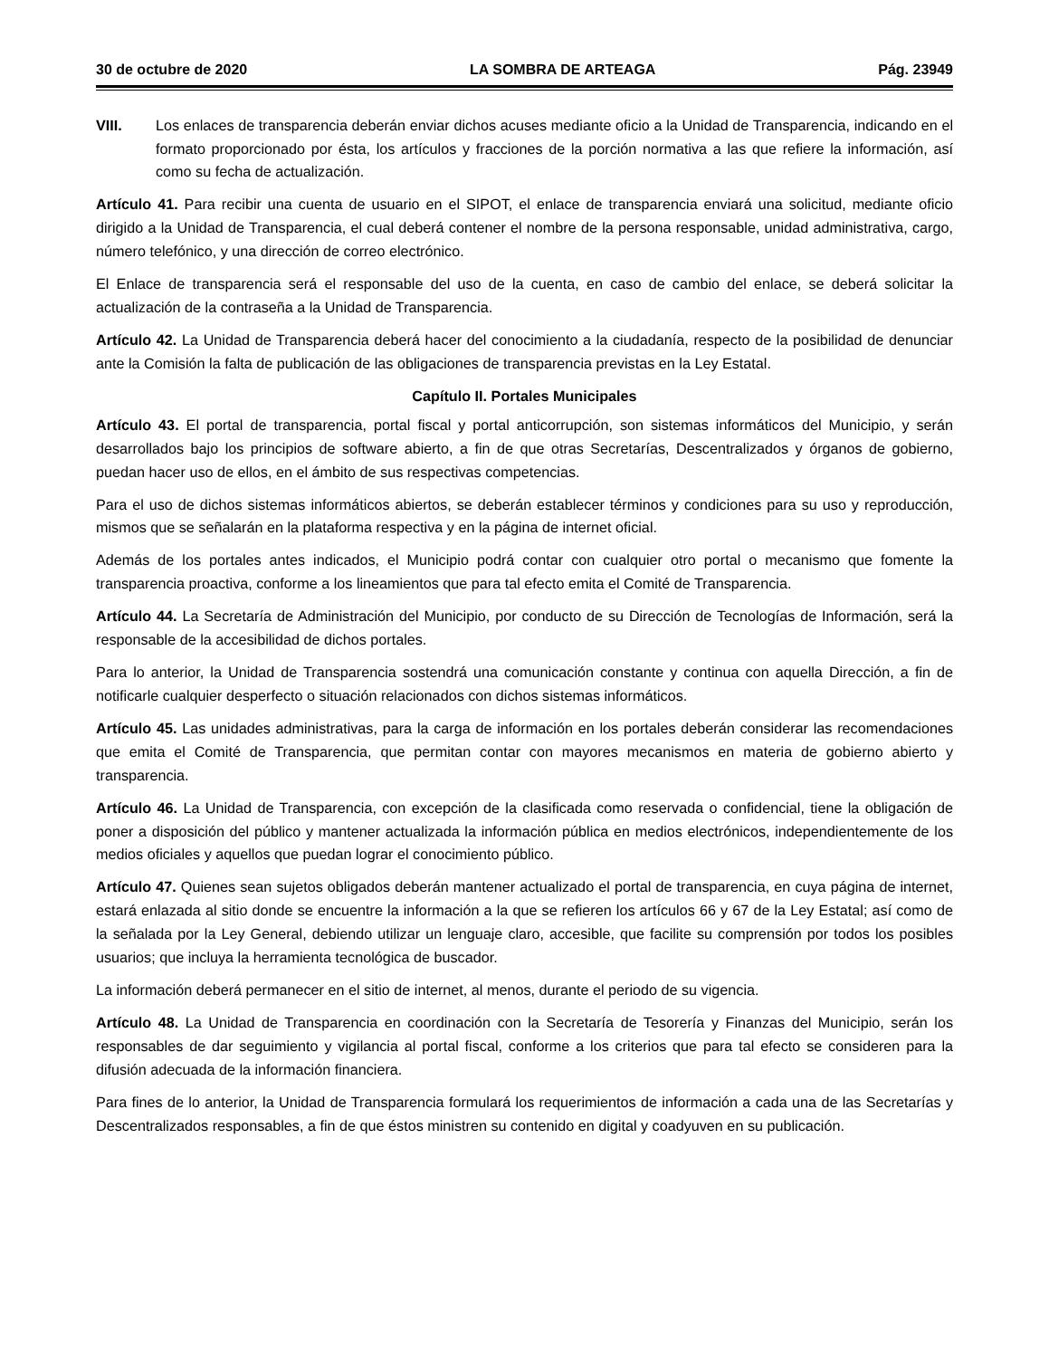30 de octubre de 2020 LA SOMBRA DE ARTEAGA Pág. 23949
VIII. Los enlaces de transparencia deberán enviar dichos acuses mediante oficio a la Unidad de Transparencia, indicando en el formato proporcionado por ésta, los artículos y fracciones de la porción normativa a las que refiere la información, así como su fecha de actualización.
Artículo 41. Para recibir una cuenta de usuario en el SIPOT, el enlace de transparencia enviará una solicitud, mediante oficio dirigido a la Unidad de Transparencia, el cual deberá contener el nombre de la persona responsable, unidad administrativa, cargo, número telefónico, y una dirección de correo electrónico.
El Enlace de transparencia será el responsable del uso de la cuenta, en caso de cambio del enlace, se deberá solicitar la actualización de la contraseña a la Unidad de Transparencia.
Artículo 42. La Unidad de Transparencia deberá hacer del conocimiento a la ciudadanía, respecto de la posibilidad de denunciar ante la Comisión la falta de publicación de las obligaciones de transparencia previstas en la Ley Estatal.
Capítulo II. Portales Municipales
Artículo 43. El portal de transparencia, portal fiscal y portal anticorrupción, son sistemas informáticos del Municipio, y serán desarrollados bajo los principios de software abierto, a fin de que otras Secretarías, Descentralizados y órganos de gobierno, puedan hacer uso de ellos, en el ámbito de sus respectivas competencias.
Para el uso de dichos sistemas informáticos abiertos, se deberán establecer términos y condiciones para su uso y reproducción, mismos que se señalarán en la plataforma respectiva y en la página de internet oficial.
Además de los portales antes indicados, el Municipio podrá contar con cualquier otro portal o mecanismo que fomente la transparencia proactiva, conforme a los lineamientos que para tal efecto emita el Comité de Transparencia.
Artículo 44. La Secretaría de Administración del Municipio, por conducto de su Dirección de Tecnologías de Información, será la responsable de la accesibilidad de dichos portales.
Para lo anterior, la Unidad de Transparencia sostendrá una comunicación constante y continua con aquella Dirección, a fin de notificarle cualquier desperfecto o situación relacionados con dichos sistemas informáticos.
Artículo 45. Las unidades administrativas, para la carga de información en los portales deberán considerar las recomendaciones que emita el Comité de Transparencia, que permitan contar con mayores mecanismos en materia de gobierno abierto y transparencia.
Artículo 46. La Unidad de Transparencia, con excepción de la clasificada como reservada o confidencial, tiene la obligación de poner a disposición del público y mantener actualizada la información pública en medios electrónicos, independientemente de los medios oficiales y aquellos que puedan lograr el conocimiento público.
Artículo 47. Quienes sean sujetos obligados deberán mantener actualizado el portal de transparencia, en cuya página de internet, estará enlazada al sitio donde se encuentre la información a la que se refieren los artículos 66 y 67 de la Ley Estatal; así como de la señalada por la Ley General, debiendo utilizar un lenguaje claro, accesible, que facilite su comprensión por todos los posibles usuarios; que incluya la herramienta tecnológica de buscador.
La información deberá permanecer en el sitio de internet, al menos, durante el periodo de su vigencia.
Artículo 48. La Unidad de Transparencia en coordinación con la Secretaría de Tesorería y Finanzas del Municipio, serán los responsables de dar seguimiento y vigilancia al portal fiscal, conforme a los criterios que para tal efecto se consideren para la difusión adecuada de la información financiera.
Para fines de lo anterior, la Unidad de Transparencia formulará los requerimientos de información a cada una de las Secretarías y Descentralizados responsables, a fin de que éstos ministren su contenido en digital y coadyuven en su publicación.